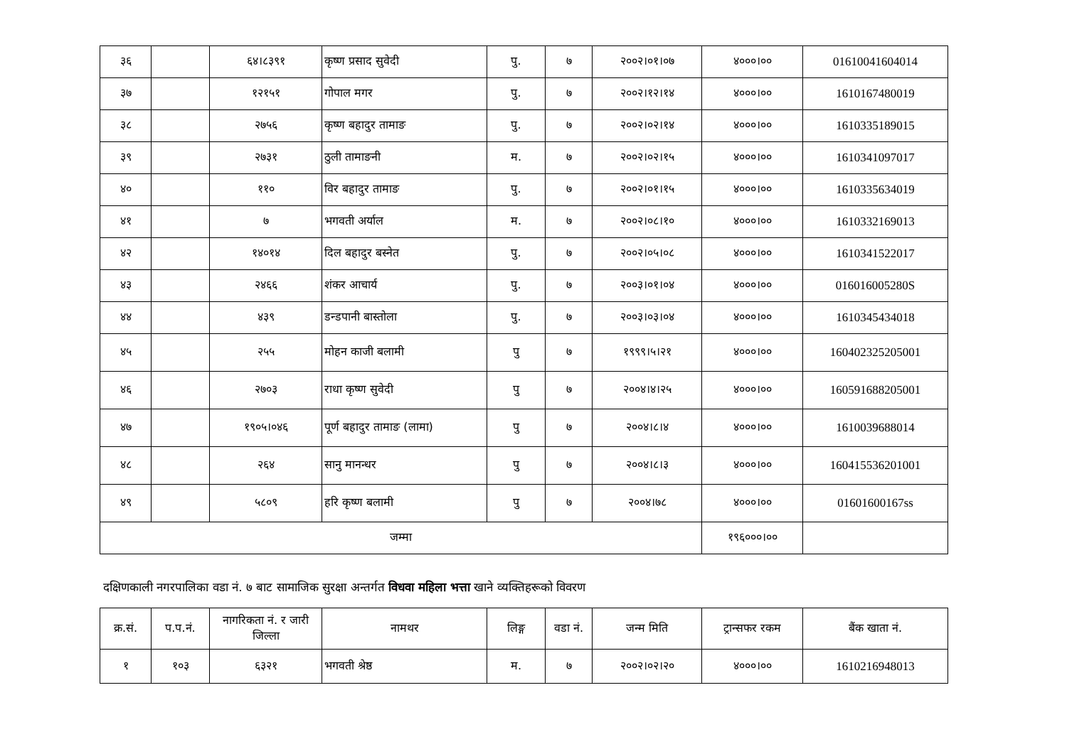| ३६ | | ६४।८३९१ | कृष्ण प्रसाद सुवेदी | पु. | ७ | २००२।०१।०७ | ४०००।०० | 01610041604014 |
| ३७ | | १२१५१ | गोपाल मगर | पु. | ७ | २००२।१२।१४ | ४०००।०० | 1610167480019 |
| ३८ | | २७५६ | कृष्ण बहादुर तामाङ | पु. | ७ | २००२।०२।१४ | ४०००।०० | 1610335189015 |
| ३९ | | २७३१ | ठुली तामाङनी | म. | ७ | २००२।०२।१५ | ४०००।०० | 1610341097017 |
| ४० | | ११० | विर बहादुर तामाङ | पु. | ७ | २००२।०१।१५ | ४०००।०० | 1610335634019 |
| ४१ | | ७ | भगवती अर्याल | म. | ७ | २००२।०८।१० | ४०००।०० | 1610332169013 |
| ४२ | | १४०१४ | दिल बहादुर बस्नेत | पु. | ७ | २००२।०५।०८ | ४०००।०० | 1610341522017 |
| ४३ | | २४६६ | शंकर आचार्य | पु. | ७ | २००३।०१।०४ | ४०००।०० | 016016005280S |
| ४४ | | ४३९ | डन्डपानी बास्तोला | पु. | ७ | २००३।०३।०४ | ४०००।०० | 1610345434018 |
| ४५ | | २५५ | मोहन काजी बलामी | पु | ७ | १९९९।५।२१ | ४०००।०० | 160402325205001 |
| ४६ | | २७०३ | राधा कृष्ण सुवेदी | पु | ७ | २००४।४।२५ | ४०००।०० | 160591688205001 |
| ४७ | | १९०५।०४६ | पूर्ण बहादुर तामाङ (लामा) | पु | ७ | २००४।८।४ | ४०००।०० | 1610039688014 |
| ४८ | | २६४ | सानु मानन्धर | पु | ७ | २००४।८।३ | ४०००।०० | 160415536201001 |
| ४९ | | ५८०९ | हरि कृष्ण बलामी | पु | ७ | २००४।७८ | ४०००।०० | 01601600167ss |
| जम्मा | | | | | | | १९६०००।०० | |
दक्षिणकाली नगरपालिका वडा नं. ७ बाट सामाजिक सुरक्षा अन्तर्गत विधवा महिला भत्ता खाने व्यक्तिहरूको विवरण
| क्र.सं. | प.प.नं. | नागरिकता नं. र जारी जिल्ला | नामथर | लिङ्ग | वडा नं. | जन्म मिति | ट्रान्सफर रकम | बैंक खाता नं. |
| --- | --- | --- | --- | --- | --- | --- | --- | --- |
| १ | १०३ | ६३२१ | भगवती श्रेष्ठ | म. | ७ | २००२।०२।२० | ४०००।०० | 1610216948013 |